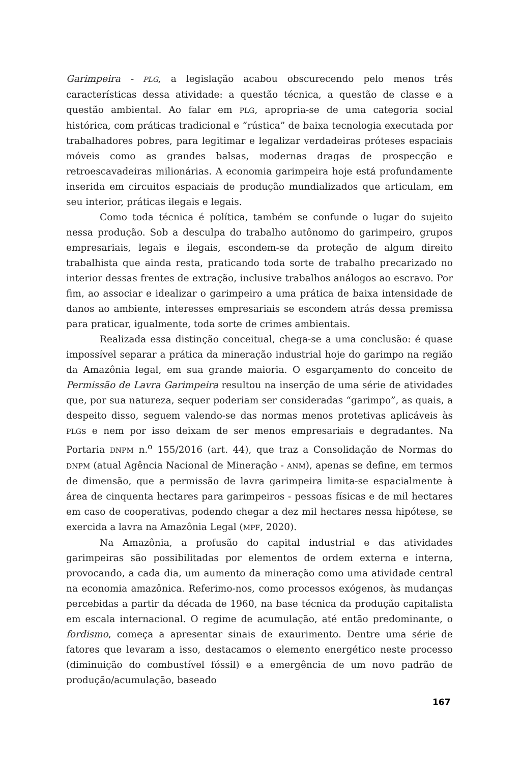Garimpeira - PLG, a legislação acabou obscurecendo pelo menos três características dessa atividade: a questão técnica, a questão de classe e a questão ambiental. Ao falar em PLG, apropria-se de uma categoria social histórica, com práticas tradicional e “rústica” de baixa tecnologia executada por trabalhadores pobres, para legitimar e legalizar verdadeiras próteses espaciais móveis como as grandes balsas, modernas dragas de prospecção e retroescavadeiras milionárias. A economia garimpeira hoje está profundamente inserida em circuitos espaciais de produção mundializados que articulam, em seu interior, práticas ilegais e legais.
Como toda técnica é política, também se confunde o lugar do sujeito nessa produção. Sob a desculpa do trabalho autônomo do garimpeiro, grupos empresariais, legais e ilegais, escondem-se da proteção de algum direito trabalhista que ainda resta, praticando toda sorte de trabalho precarizado no interior dessas frentes de extração, inclusive trabalhos análogos ao escravo. Por fim, ao associar e idealizar o garimpeiro a uma prática de baixa intensidade de danos ao ambiente, interesses empresariais se escondem atrás dessa premissa para praticar, igualmente, toda sorte de crimes ambientais.
Realizada essa distinção conceitual, chega-se a uma conclusão: é quase impossível separar a prática da mineração industrial hoje do garimpo na região da Amazônia legal, em sua grande maioria. O esgarçamento do conceito de Permissão de Lavra Garimpeira resultou na inserção de uma série de atividades que, por sua natureza, sequer poderiam ser consideradas “garimpo”, as quais, a despeito disso, seguem valendo-se das normas menos protetivas aplicáveis às PLGs e nem por isso deixam de ser menos empresariais e degradantes. Na Portaria DNPM n.<sup>o</sup> 155/2016 (art. 44), que traz a Consolidação de Normas do DNPM (atual Agência Nacional de Mineração - ANM), apenas se define, em termos de dimensão, que a permissão de lavra garimpeira limita-se espacialmente à área de cinquenta hectares para garimpeiros - pessoas físicas e de mil hectares em caso de cooperativas, podendo chegar a dez mil hectares nessa hipótese, se exercida a lavra na Amazônia Legal (MPF, 2020).
Na Amazônia, a profusão do capital industrial e das atividades garimpeiras são possibilitadas por elementos de ordem externa e interna, provocando, a cada dia, um aumento da mineração como uma atividade central na economia amazônica. Referimo-nos, como processos exógenos, às mudanças percebidas a partir da década de 1960, na base técnica da produção capitalista em escala internacional. O regime de acumulação, até então predominante, o fordismo, começa a apresentar sinais de exaurimento. Dentre uma série de fatores que levaram a isso, destacamos o elemento energético neste processo (diminuição do combustível fóssil) e a emergência de um novo padrão de produção/acumulação, baseado
167